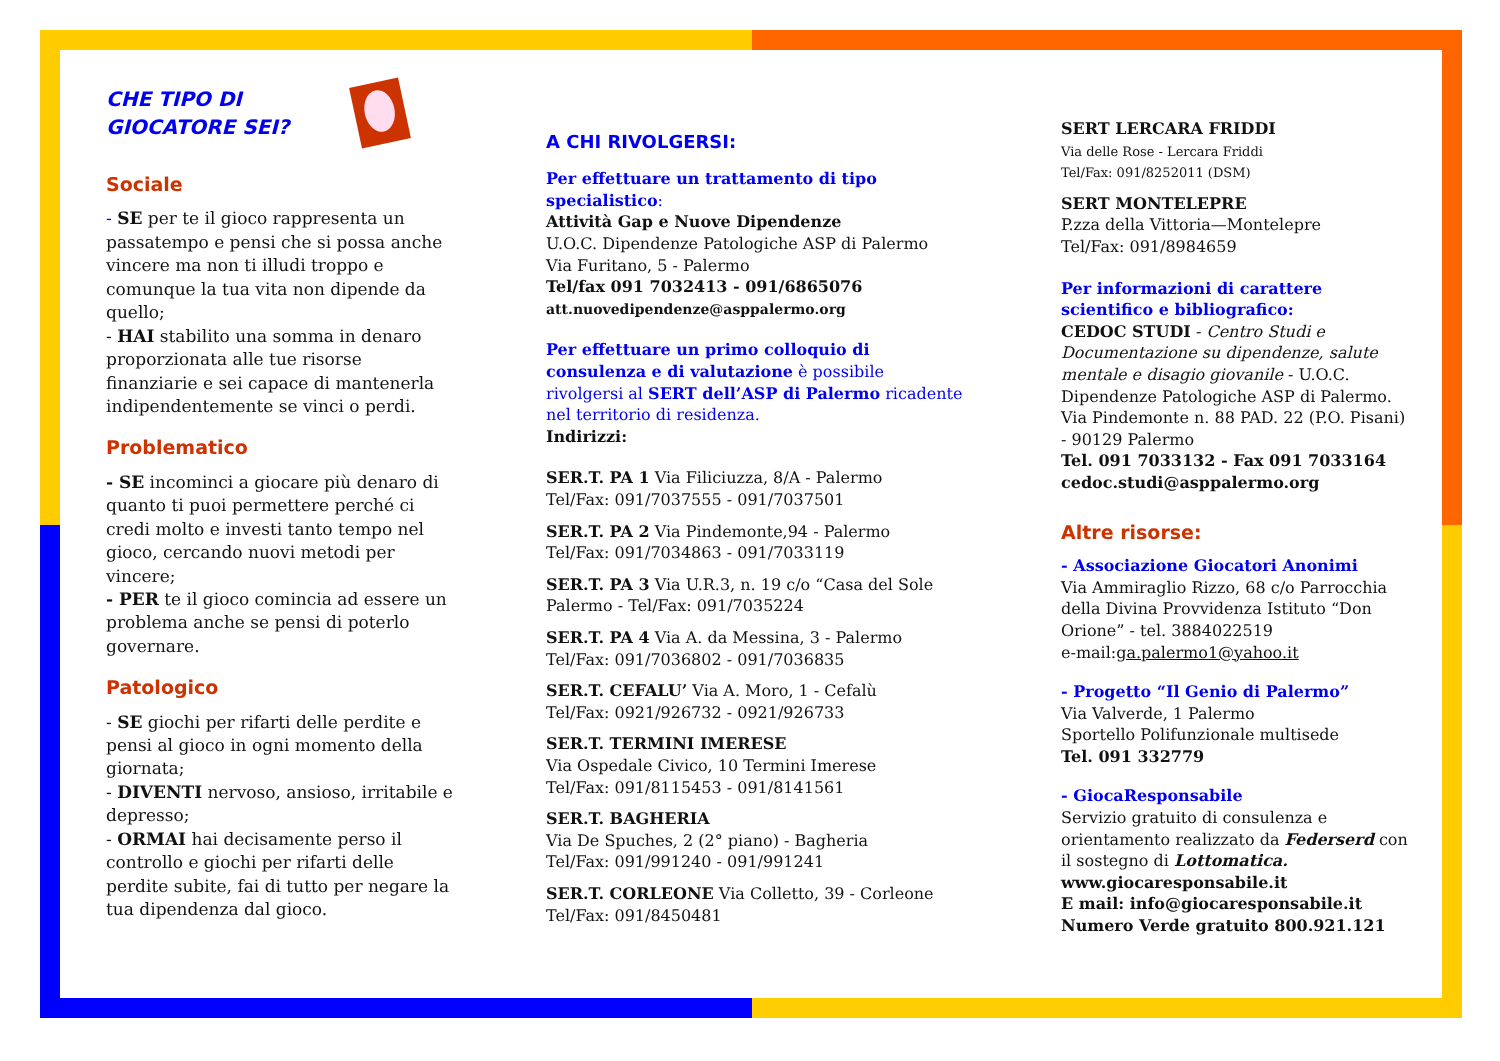CHE TIPO DI
GIOCATORE SEI?
Sociale
- SE per te il gioco rappresenta un passatempo e pensi che si possa anche vincere ma non ti illudi troppo e comunque la tua vita non dipende da quello;
- HAI stabilito una somma in denaro proporzionata alle tue risorse finanziarie e sei capace di mantenerla indipendentemente se vinci o perdi.
Problematico
- SE incominci a giocare più denaro di quanto ti puoi permettere perché ci credi molto e investi tanto tempo nel gioco, cercando nuovi metodi per vincere;
- PER te il gioco comincia ad essere un problema anche se pensi di poterlo governare.
Patologico
- SE giochi per rifarti delle perdite e pensi al gioco in ogni momento della giornata;
- DIVENTI nervoso, ansioso, irritabile e depresso;
- ORMAI hai decisamente perso il controllo e giochi per rifarti delle perdite subite, fai di tutto per negare la tua dipendenza dal gioco.
A CHI RIVOLGERSI:
Per effettuare un trattamento di tipo specialistico:
Attività Gap e Nuove Dipendenze
U.O.C. Dipendenze Patologiche ASP di Palermo
Via Furitano, 5 - Palermo
Tel/fax 091 7032413 - 091/6865076
att.nuovedipendenze@asppalermo.org
Per effettuare un primo colloquio di consulenza e di valutazione è possibile rivolgersi al SERT dell’ASP di Palermo ricadente nel territorio di residenza.
Indirizzi:
SER.T. PA 1 Via Filiciuzza, 8/A - Palermo
Tel/Fax: 091/7037555 - 091/7037501
SER.T. PA 2 Via Pindemonte,94 - Palermo
Tel/Fax: 091/7034863 - 091/7033119
SER.T. PA 3 Via U.R.3, n. 19 c/o “Casa del Sole Palermo - Tel/Fax: 091/7035224
SER.T. PA 4 Via A. da Messina, 3 - Palermo
Tel/Fax: 091/7036802 - 091/7036835
SER.T. CEFALU’ Via A. Moro, 1 - Cefalù
Tel/Fax: 0921/926732 - 0921/926733
SER.T. TERMINI IMERESE
Via Ospedale Civico, 10 Termini Imerese
Tel/Fax: 091/8115453 - 091/8141561
SER.T. BAGHERIA
Via De Spuches, 2 (2° piano) - Bagheria
Tel/Fax: 091/991240 - 091/991241
SER.T. CORLEONE Via Colletto, 39 - Corleone
Tel/Fax: 091/8450481
SERT LERCARA FRIDDI
Via delle Rose - Lercara Friddi
Tel/Fax: 091/8252011 (DSM)
SERT MONTELEPRE
P.zza della Vittoria—Montelepre
Tel/Fax: 091/8984659
Per informazioni di carattere scientifico e bibliografico:
CEDOC STUDI - Centro Studi e Documentazione su dipendenze, salute mentale e disagio giovanile - U.O.C. Dipendenze Patologiche ASP di Palermo.
Via Pindemonte n. 88 PAD. 22 (P.O. Pisani) - 90129 Palermo
Tel. 091 7033132 - Fax 091 7033164
cedoc.studi@asppalermo.org
Altre risorse:
- Associazione Giocatori Anonimi
Via Ammiraglio Rizzo, 68 c/o Parrocchia della Divina Provvidenza Istituto “Don Orione” - tel. 3884022519
e-mail:ga.palermo1@yahoo.it
- Progetto “Il Genio di Palermo”
Via Valverde, 1 Palermo
Sportello Polifunzionale multisede
Tel. 091 332779
- GiocaResponsabile
Servizio gratuito di consulenza e orientamento realizzato da Federserd con il sostegno di Lottomatica.
www.giocaresponsabile.it
E mail: info@giocaresponsabile.it
Numero Verde gratuito 800.921.121